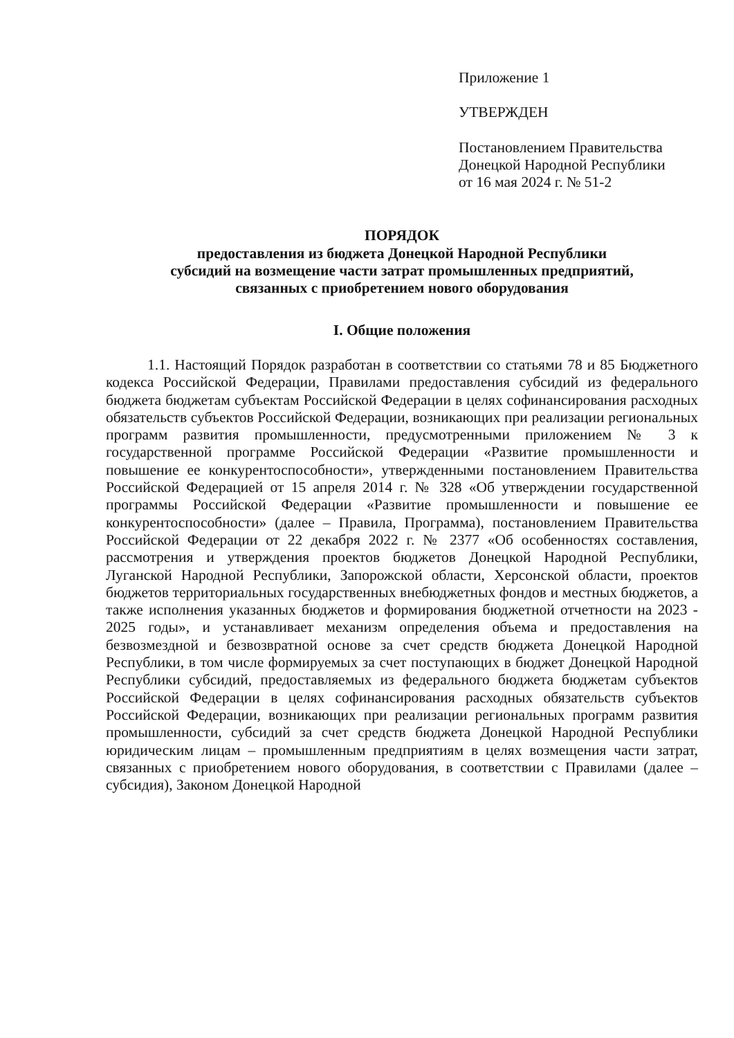Приложение 1
УТВЕРЖДЕН
Постановлением Правительства
Донецкой Народной Республики
от 16 мая 2024 г. № 51-2
ПОРЯДОК
предоставления из бюджета Донецкой Народной Республики
субсидий на возмещение части затрат промышленных предприятий,
связанных с приобретением нового оборудования
I. Общие положения
1.1. Настоящий Порядок разработан в соответствии со статьями 78 и 85 Бюджетного кодекса Российской Федерации, Правилами предоставления субсидий из федерального бюджета бюджетам субъектам Российской Федерации в целях софинансирования расходных обязательств субъектов Российской Федерации, возникающих при реализации региональных программ развития промышленности, предусмотренными приложением № 3 к государственной программе Российской Федерации «Развитие промышленности и повышение ее конкурентоспособности», утвержденными постановлением Правительства Российской Федерацией от 15 апреля 2014 г. № 328 «Об утверждении государственной программы Российской Федерации «Развитие промышленности и повышение ее конкурентоспособности» (далее – Правила, Программа), постановлением Правительства Российской Федерации от 22 декабря 2022 г. № 2377 «Об особенностях составления, рассмотрения и утверждения проектов бюджетов Донецкой Народной Республики, Луганской Народной Республики, Запорожской области, Херсонской области, проектов бюджетов территориальных государственных внебюджетных фондов и местных бюджетов, а также исполнения указанных бюджетов и формирования бюджетной отчетности на 2023 - 2025 годы», и устанавливает механизм определения объема и предоставления на безвозмездной и безвозвратной основе за счет средств бюджета Донецкой Народной Республики, в том числе формируемых за счет поступающих в бюджет Донецкой Народной Республики субсидий, предоставляемых из федерального бюджета бюджетам субъектов Российской Федерации в целях софинансирования расходных обязательств субъектов Российской Федерации, возникающих при реализации региональных программ развития промышленности, субсидий за счет средств бюджета Донецкой Народной Республики юридическим лицам – промышленным предприятиям в целях возмещения части затрат, связанных с приобретением нового оборудования, в соответствии с Правилами (далее – субсидия), Законом Донецкой Народной